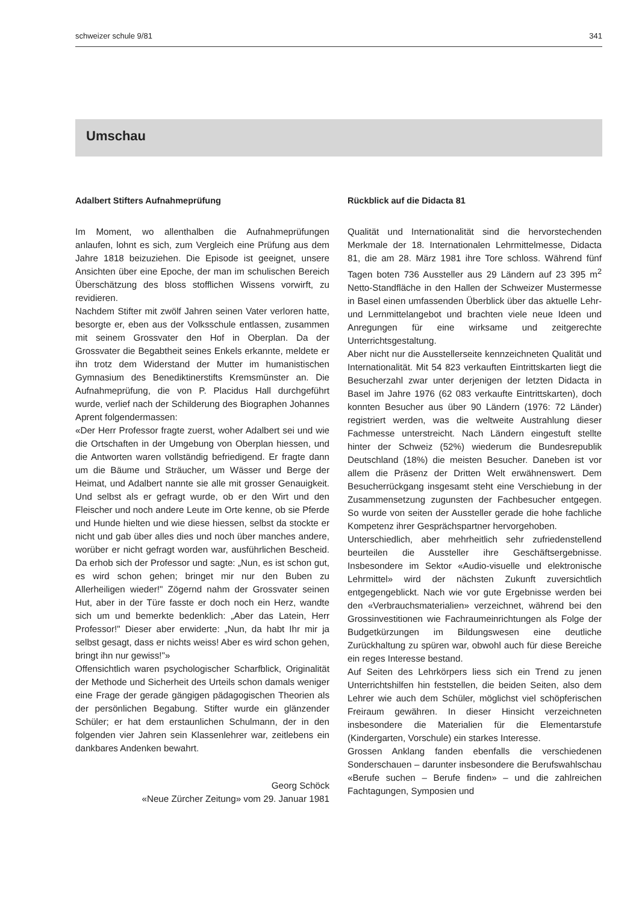schweizer schule 9/81 341
Umschau
Adalbert Stifters Aufnahmeprüfung
Im Moment, wo allenthalben die Aufnahmeprüfungen anlaufen, lohnt es sich, zum Vergleich eine Prüfung aus dem Jahre 1818 beizuziehen. Die Episode ist geeignet, unsere Ansichten über eine Epoche, der man im schulischen Bereich Überschätzung des bloss stofflichen Wissens vorwirft, zu revidieren.
Nachdem Stifter mit zwölf Jahren seinen Vater verloren hatte, besorgte er, eben aus der Volksschule entlassen, zusammen mit seinem Grossvater den Hof in Oberplan. Da der Grossvater die Begabtheit seines Enkels erkannte, meldete er ihn trotz dem Widerstand der Mutter im humanistischen Gymnasium des Benediktinerstifts Kremsmünster an. Die Aufnahmeprüfung, die von P. Placidus Hall durchgeführt wurde, verlief nach der Schilderung des Biographen Johannes Aprent folgendermassen:
«Der Herr Professor fragte zuerst, woher Adalbert sei und wie die Ortschaften in der Umgebung von Oberplan hiessen, und die Antworten waren vollständig befriedigend. Er fragte dann um die Bäume und Sträucher, um Wässer und Berge der Heimat, und Adalbert nannte sie alle mit grosser Genauigkeit. Und selbst als er gefragt wurde, ob er den Wirt und den Fleischer und noch andere Leute im Orte kenne, ob sie Pferde und Hunde hielten und wie diese hiessen, selbst da stockte er nicht und gab über alles dies und noch über manches andere, worüber er nicht gefragt worden war, ausführlichen Bescheid. Da erhob sich der Professor und sagte: „Nun, es ist schon gut, es wird schon gehen; bringet mir nur den Buben zu Allerheiligen wieder!" Zögernd nahm der Grossvater seinen Hut, aber in der Türe fasste er doch noch ein Herz, wandte sich um und bemerkte bedenklich: „Aber das Latein, Herr Professor!" Dieser aber erwiderte: „Nun, da habt Ihr mir ja selbst gesagt, dass er nichts weiss! Aber es wird schon gehen, bringt ihn nur gewiss!"»
Offensichtlich waren psychologischer Scharfblick, Originalität der Methode und Sicherheit des Urteils schon damals weniger eine Frage der gerade gängigen pädagogischen Theorien als der persönlichen Begabung. Stifter wurde ein glänzender Schüler; er hat dem erstaunlichen Schulmann, der in den folgenden vier Jahren sein Klassenlehrer war, zeitlebens ein dankbares Andenken bewahrt.
Georg Schöck
«Neue Zürcher Zeitung» vom 29. Januar 1981
Rückblick auf die Didacta 81
Qualität und Internationalität sind die hervorstechenden Merkmale der 18. Internationalen Lehrmittelmesse, Didacta 81, die am 28. März 1981 ihre Tore schloss. Während fünf Tagen boten 736 Aussteller aus 29 Ländern auf 23 395 m<sup>2</sup> Netto-Standfläche in den Hallen der Schweizer Mustermesse in Basel einen umfassenden Überblick über das aktuelle Lehr- und Lernmittelangebot und brachten viele neue Ideen und Anregungen für eine wirksame und zeitgerechte Unterrichtsgestaltung.
Aber nicht nur die Ausstellerseite kennzeichneten Qualität und Internationalität. Mit 54 823 verkauften Eintrittskarten liegt die Besucherzahl zwar unter derjenigen der letzten Didacta in Basel im Jahre 1976 (62 083 verkaufte Eintrittskarten), doch konnten Besucher aus über 90 Ländern (1976: 72 Länder) registriert werden, was die weltweite Austrahlung dieser Fachmesse unterstreicht. Nach Ländern eingestuft stellte hinter der Schweiz (52%) wiederum die Bundesrepublik Deutschland (18%) die meisten Besucher. Daneben ist vor allem die Präsenz der Dritten Welt erwähnenswert. Dem Besucherrückgang insgesamt steht eine Verschiebung in der Zusammensetzung zugunsten der Fachbesucher entgegen. So wurde von seiten der Aussteller gerade die hohe fachliche Kompetenz ihrer Gesprächspartner hervorgehoben.
Unterschiedlich, aber mehrheitlich sehr zufriedenstellend beurteilen die Aussteller ihre Geschäftsergebnisse. Insbesondere im Sektor «Audio-visuelle und elektronische Lehrmittel» wird der nächsten Zukunft zuversichtlich entgegengeblickt. Nach wie vor gute Ergebnisse werden bei den «Verbrauchsmaterialien» verzeichnet, während bei den Grossinvestitionen wie Fachraumeinrichtungen als Folge der Budgetkürzungen im Bildungswesen eine deutliche Zurückhaltung zu spüren war, obwohl auch für diese Bereiche ein reges Interesse bestand.
Auf Seiten des Lehrkörpers liess sich ein Trend zu jenen Unterrichtshilfen hin feststellen, die beiden Seiten, also dem Lehrer wie auch dem Schüler, möglichst viel schöpferischen Freiraum gewähren. In dieser Hinsicht verzeichneten insbesondere die Materialien für die Elementarstufe (Kindergarten, Vorschule) ein starkes Interesse.
Grossen Anklang fanden ebenfalls die verschiedenen Sonderschauen – darunter insbesondere die Berufswahlschau «Berufe suchen – Berufe finden» – und die zahlreichen Fachtagungen, Symposien und